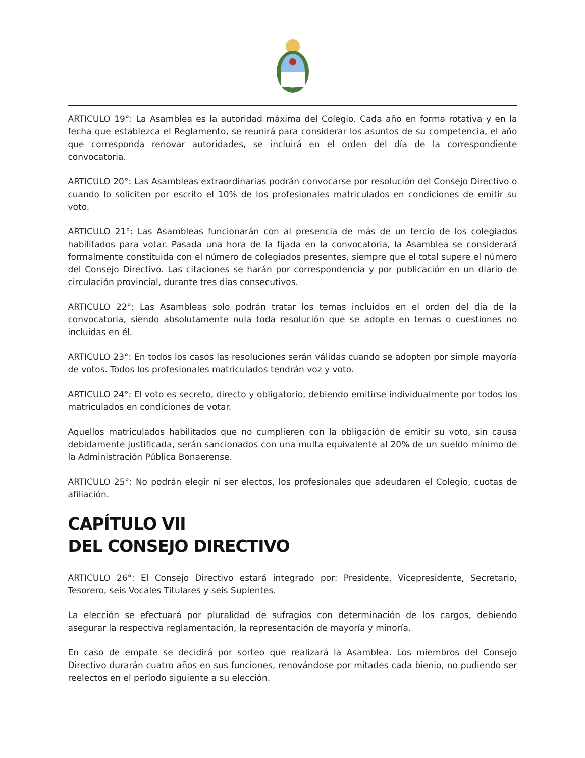ARTICULO 19°: La Asamblea es la autoridad máxima del Colegio. Cada año en forma rotativa y en la fecha que establezca el Reglamento, se reunirá para considerar los asuntos de su competencia, el año que corresponda renovar autoridades, se incluirá en el orden del día de la correspondiente convocatoria.
ARTICULO 20°: Las Asambleas extraordinarias podrán convocarse por resolución del Consejo Directivo o cuando lo soliciten por escrito el 10% de los profesionales matriculados en condiciones de emitir su voto.
ARTICULO 21°: Las Asambleas funcionarán con al presencia de más de un tercio de los colegiados habilitados para votar. Pasada una hora de la fijada en la convocatoria, la Asamblea se considerará formalmente constituida con el número de colegiados presentes, siempre que el total supere el número del Consejo Directivo. Las citaciones se harán por correspondencia y por publicación en un diario de circulación provincial, durante tres días consecutivos.
ARTICULO 22°: Las Asambleas solo podrán tratar los temas incluidos en el orden del día de la convocatoria, siendo absolutamente nula toda resolución que se adopte en temas o cuestiones no incluidas en él.
ARTICULO 23°: En todos los casos las resoluciones serán válidas cuando se adopten por simple mayoría de votos. Todos los profesionales matriculados tendrán voz y voto.
ARTICULO 24°: El voto es secreto, directo y obligatorio, debiendo emitirse individualmente por todos los matriculados en condiciones de votar.
Aquellos matriculados habilitados que no cumplieren con la obligación de emitir su voto, sin causa debidamente justificada, serán sancionados con una multa equivalente al 20% de un sueldo mínimo de la Administración Pública Bonaerense.
ARTICULO 25°: No podrán elegir ni ser electos, los profesionales que adeudaren el Colegio, cuotas de afiliación.
CAPÍTULO VII
DEL CONSEJO DIRECTIVO
ARTICULO 26°: El Consejo Directivo estará integrado por: Presidente, Vicepresidente, Secretario, Tesorero, seis Vocales Titulares y seis Suplentes.
La elección se efectuará por pluralidad de sufragios con determinación de los cargos, debiendo asegurar la respectiva reglamentación, la representación de mayoría y minoría.
En caso de empate se decidirá por sorteo que realizará la Asamblea. Los miembros del Consejo Directivo durarán cuatro años en sus funciones, renovándose por mitades cada bienio, no pudiendo ser reelectos en el período siguiente a su elección.